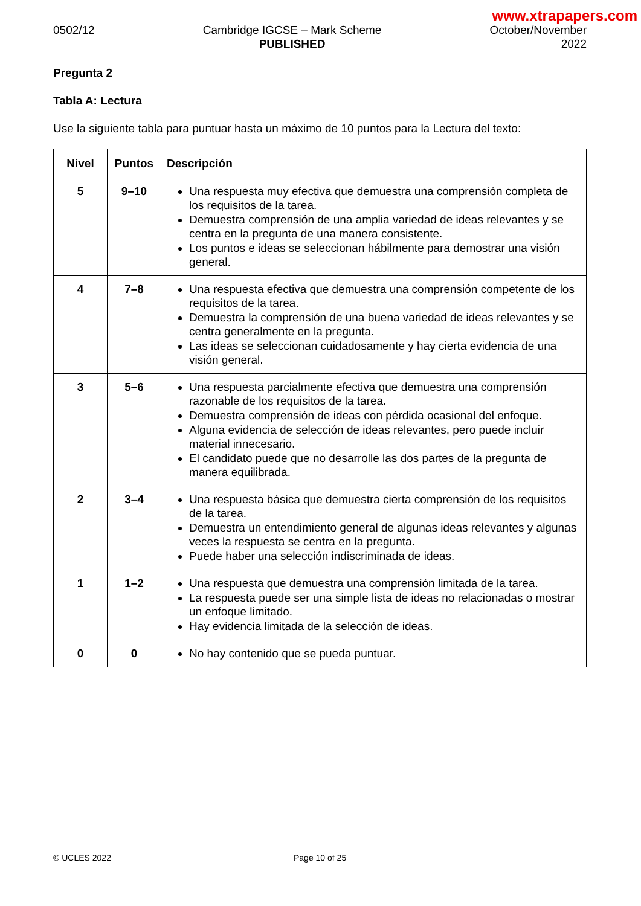www.xtrapapers.com
0502/12 Cambridge IGCSE – Mark Scheme
PUBLISHED
October/November
2022
Pregunta 2
Tabla A: Lectura
Use la siguiente tabla para puntuar hasta un máximo de 10 puntos para la Lectura del texto:
| Nivel | Puntos | Descripción |
| --- | --- | --- |
| 5 | 9–10 | Una respuesta muy efectiva que demuestra una comprensión completa de los requisitos de la tarea. Demuestra comprensión de una amplia variedad de ideas relevantes y se centra en la pregunta de una manera consistente. Los puntos e ideas se seleccionan hábilmente para demostrar una visión general. |
| 4 | 7–8 | Una respuesta efectiva que demuestra una comprensión competente de los requisitos de la tarea. Demuestra la comprensión de una buena variedad de ideas relevantes y se centra generalmente en la pregunta. Las ideas se seleccionan cuidadosamente y hay cierta evidencia de una visión general. |
| 3 | 5–6 | Una respuesta parcialmente efectiva que demuestra una comprensión razonable de los requisitos de la tarea. Demuestra comprensión de ideas con pérdida ocasional del enfoque. Alguna evidencia de selección de ideas relevantes, pero puede incluir material innecesario. El candidato puede que no desarrolle las dos partes de la pregunta de manera equilibrada. |
| 2 | 3–4 | Una respuesta básica que demuestra cierta comprensión de los requisitos de la tarea. Demuestra un entendimiento general de algunas ideas relevantes y algunas veces la respuesta se centra en la pregunta. Puede haber una selección indiscriminada de ideas. |
| 1 | 1–2 | Una respuesta que demuestra una comprensión limitada de la tarea. La respuesta puede ser una simple lista de ideas no relacionadas o mostrar un enfoque limitado. Hay evidencia limitada de la selección de ideas. |
| 0 | 0 | No hay contenido que se pueda puntuar. |
© UCLES 2022 Page 10 of 25